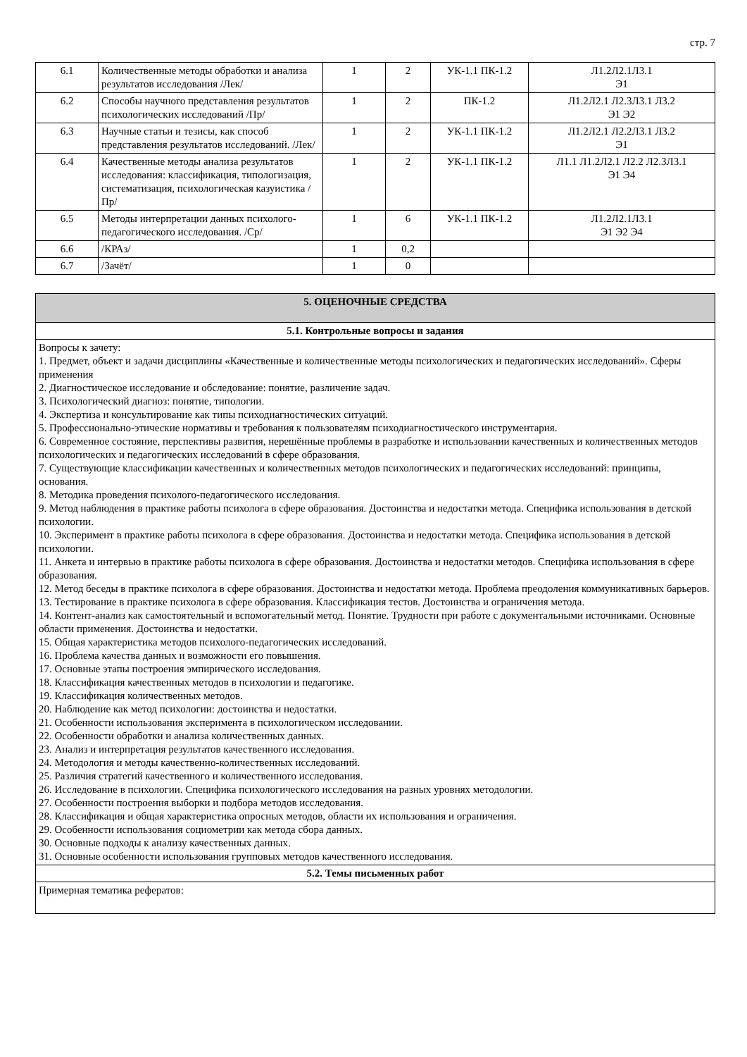стр. 7
| 6.1 | Количественные методы обработки и анализа результатов исследования /Лек/ | 1 | 2 | УК-1.1 ПК-1.2 | Л1.2Л2.1Л3.1 Э1 |
| 6.2 | Способы научного представления результатов психологических исследований /Пр/ | 1 | 2 | ПК-1.2 | Л1.2Л2.1 Л2.3Л3.1 Л3.2 Э1 Э2 |
| 6.3 | Научные статьи и тезисы, как способ представления результатов исследований. /Лек/ | 1 | 2 | УК-1.1 ПК-1.2 | Л1.2Л2.1 Л2.2Л3.1 Л3.2 Э1 |
| 6.4 | Качественные методы анализа результатов исследования: классификация, типологизация, систематизация, психологическая казуистика /Пр/ | 1 | 2 | УК-1.1 ПК-1.2 | Л1.1 Л1.2Л2.1 Л2.2 Л2.3Л3.1 Э1 Э4 |
| 6.5 | Методы интерпретации данных психолого-педагогического исследования. /Ср/ | 1 | 6 | УК-1.1 ПК-1.2 | Л1.2Л2.1Л3.1 Э1 Э2 Э4 |
| 6.6 | /КРАз/ | 1 | 0,2 | | |
| 6.7 | /Зачёт/ | 1 | 0 | | |
| 5. ОЦЕНОЧНЫЕ СРЕДСТВА |
| 5.1. Контрольные вопросы и задания |
| Вопросы к зачету: 1. Предмет, объект и задачи дисциплины «Качественные и количественные методы психологических и педагогических исследований». Сферы применения 2. Диагностическое исследование и обследование: понятие, различение задач. 3. Психологический диагноз: понятие, типологии. 4. Экспертиза и консультирование как типы психодиагностических ситуаций. 5. Профессионально-этические нормативы и требования к пользователям психодиагностического инструментария. 6. Современное состояние, перспективы развития, нерешённые проблемы в разработке и использовании качественных и количественных методов психологических и педагогических исследований в сфере образования. 7. Существующие классификации качественных и количественных методов психологических и педагогических исследований: принципы, основания. 8. Методика проведения психолого-педагогического исследования. 9. Метод наблюдения в практике работы психолога в сфере образования. Достоинства и недостатки метода. Специфика использования в детской психологии. 10. Эксперимент в практике работы психолога в сфере образования. Достоинства и недостатки метода. Специфика использования в детской психологии. 11. Анкета и интервью в практике работы психолога в сфере образования. Достоинства и недостатки методов. Специфика использования в сфере образования. 12. Метод беседы в практике психолога в сфере образования. Достоинства и недостатки метода. Проблема преодоления коммуникативных барьеров. 13. Тестирование в практике психолога в сфере образования. Классификация тестов. Достоинства и ограничения метода. 14. Контент-анализ как самостоятельный и вспомогательный метод. Понятие. Трудности при работе с документальными источниками. Основные области применения. Достоинства и недостатки. 15. Общая характеристика методов психолого-педагогических исследований. 16. Проблема качества данных и возможности его повышения. 17. Основные этапы построения эмпирического исследования. 18. Классификация качественных методов в психологии и педагогике. 19. Классификация количественных методов. 20. Наблюдение как метод психологии: достоинства и недостатки. 21. Особенности использования эксперимента в психологическом исследовании. 22. Особенности обработки и анализа количественных данных. 23. Анализ и интерпретация результатов качественного исследования. 24. Методология и методы качественно-количественных исследований. 25. Различия стратегий качественного и количественного исследования. 26. Исследование в психологии. Специфика психологического исследования на разных уровнях методологии. 27. Особенности построения выборки и подбора методов исследования. 28. Классификация и общая характеристика опросных методов, области их использования и ограничения. 29. Особенности использования социометрии как метода сбора данных. 30. Основные подходы к анализу качественных данных. 31. Основные особенности использования групповых методов качественного исследования. |
| 5.2. Темы письменных работ |
| Примерная тематика рефератов: |